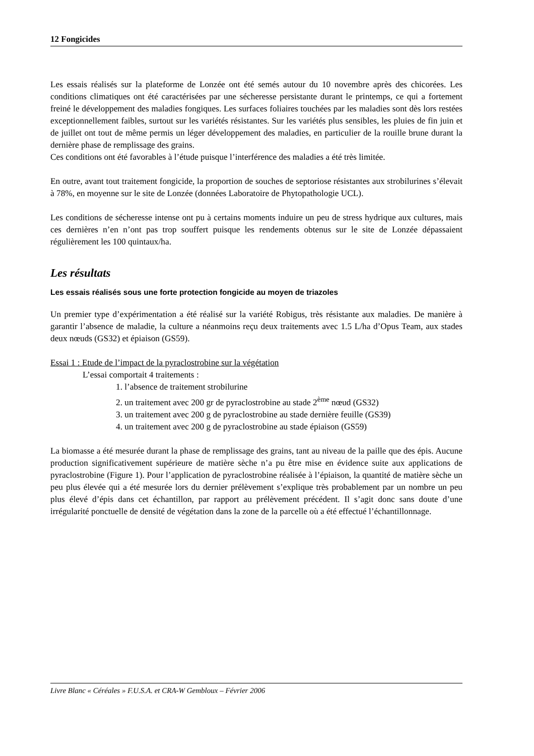12 Fongicides
Les essais réalisés sur la plateforme de Lonzée ont été semés autour du 10 novembre après des chicorées. Les conditions climatiques ont été caractérisées par une sécheresse persistante durant le printemps, ce qui a fortement freiné le développement des maladies fongiques. Les surfaces foliaires touchées par les maladies sont dès lors restées exceptionnellement faibles, surtout sur les variétés résistantes. Sur les variétés plus sensibles, les pluies de fin juin et de juillet ont tout de même permis un léger développement des maladies, en particulier de la rouille brune durant la dernière phase de remplissage des grains.
Ces conditions ont été favorables à l’étude puisque l’interférence des maladies a été très limitée.
En outre, avant tout traitement fongicide, la proportion de souches de septoriose résistantes aux strobilurines s’élevait à 78%, en moyenne sur le site de Lonzée (données Laboratoire de Phytopathologie UCL).
Les conditions de sécheresse intense ont pu à certains moments induire un peu de stress hydrique aux cultures, mais ces dernières n’en n’ont pas trop souffert puisque les rendements obtenus sur le site de Lonzée dépassaient régulièrement les 100 quintaux/ha.
Les résultats
Les essais réalisés sous une forte protection fongicide au moyen de triazoles
Un premier type d’expérimentation a été réalisé sur la variété Robigus, très résistante aux maladies. De manière à garantir l’absence de maladie, la culture a néanmoins reçu deux traitements avec 1.5 L/ha d’Opus Team, aux stades deux nœuds (GS32) et épiaison (GS59).
Essai 1 : Etude de l’impact de la pyraclostrobine sur la végétation
L’essai comportait 4 traitements :
1. l’absence de traitement strobilurine
2. un traitement avec 200 gr de pyraclostrobine au stade 2<sup>ème</sup> nœud (GS32)
3. un traitement avec 200 g de pyraclostrobine au stade dernière feuille (GS39)
4. un traitement avec 200 g de pyraclostrobine au stade épiaison (GS59)
La biomasse a été mesurée durant la phase de remplissage des grains, tant au niveau de la paille que des épis. Aucune production significativement supérieure de matière sèche n’a pu être mise en évidence suite aux applications de pyraclostrobine (Figure 1). Pour l’application de pyraclostrobine réalisée à l’épiaison, la quantité de matière sèche un peu plus élevée qui a été mesurée lors du dernier prélèvement s’explique très probablement par un nombre un peu plus élevé d’épis dans cet échantillon, par rapport au prélèvement précédent. Il s’agit donc sans doute d’une irrégularité ponctuelle de densité de végétation dans la zone de la parcelle où a été effectué l’échantillonnage.
Livre Blanc « Céréales » F.U.S.A. et CRA-W Gembloux – Février 2006